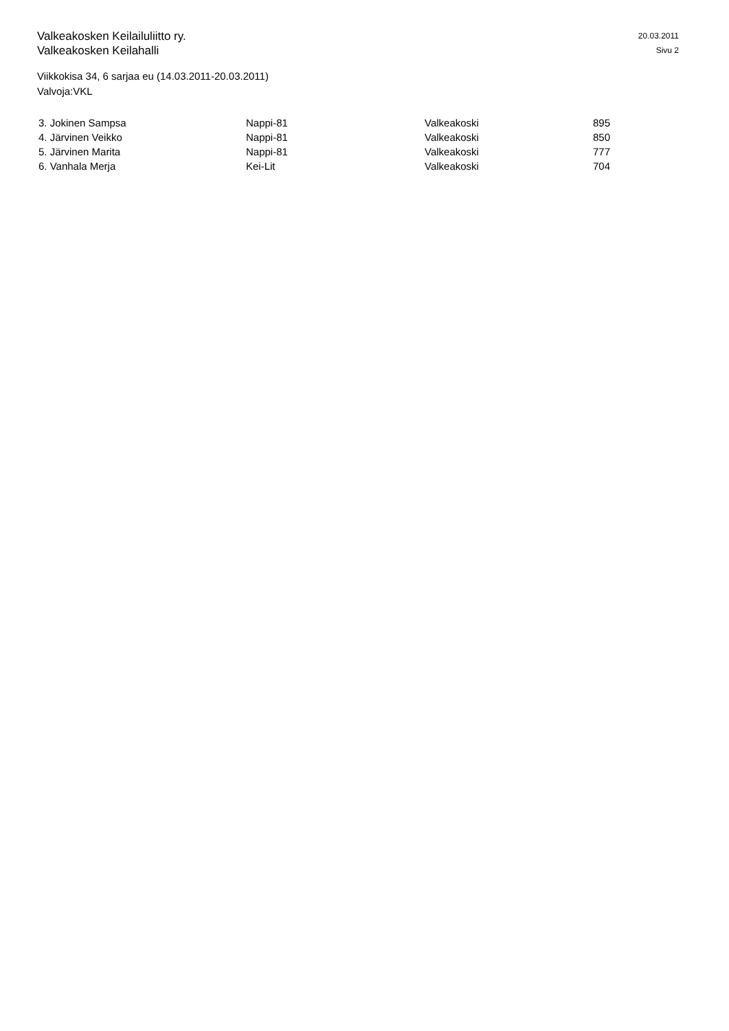Valkeakosken Keilailuliitto ry.
Valkeakosken Keilahalli
20.03.2011
Sivu 2
Viikkokisa 34, 6 sarjaa eu (14.03.2011-20.03.2011)
Valvoja:VKL
| 3. Jokinen Sampsa | Nappi-81 | Valkeakoski | 895 |
| 4. Järvinen Veikko | Nappi-81 | Valkeakoski | 850 |
| 5. Järvinen Marita | Nappi-81 | Valkeakoski | 777 |
| 6. Vanhala Merja | Kei-Lit | Valkeakoski | 704 |